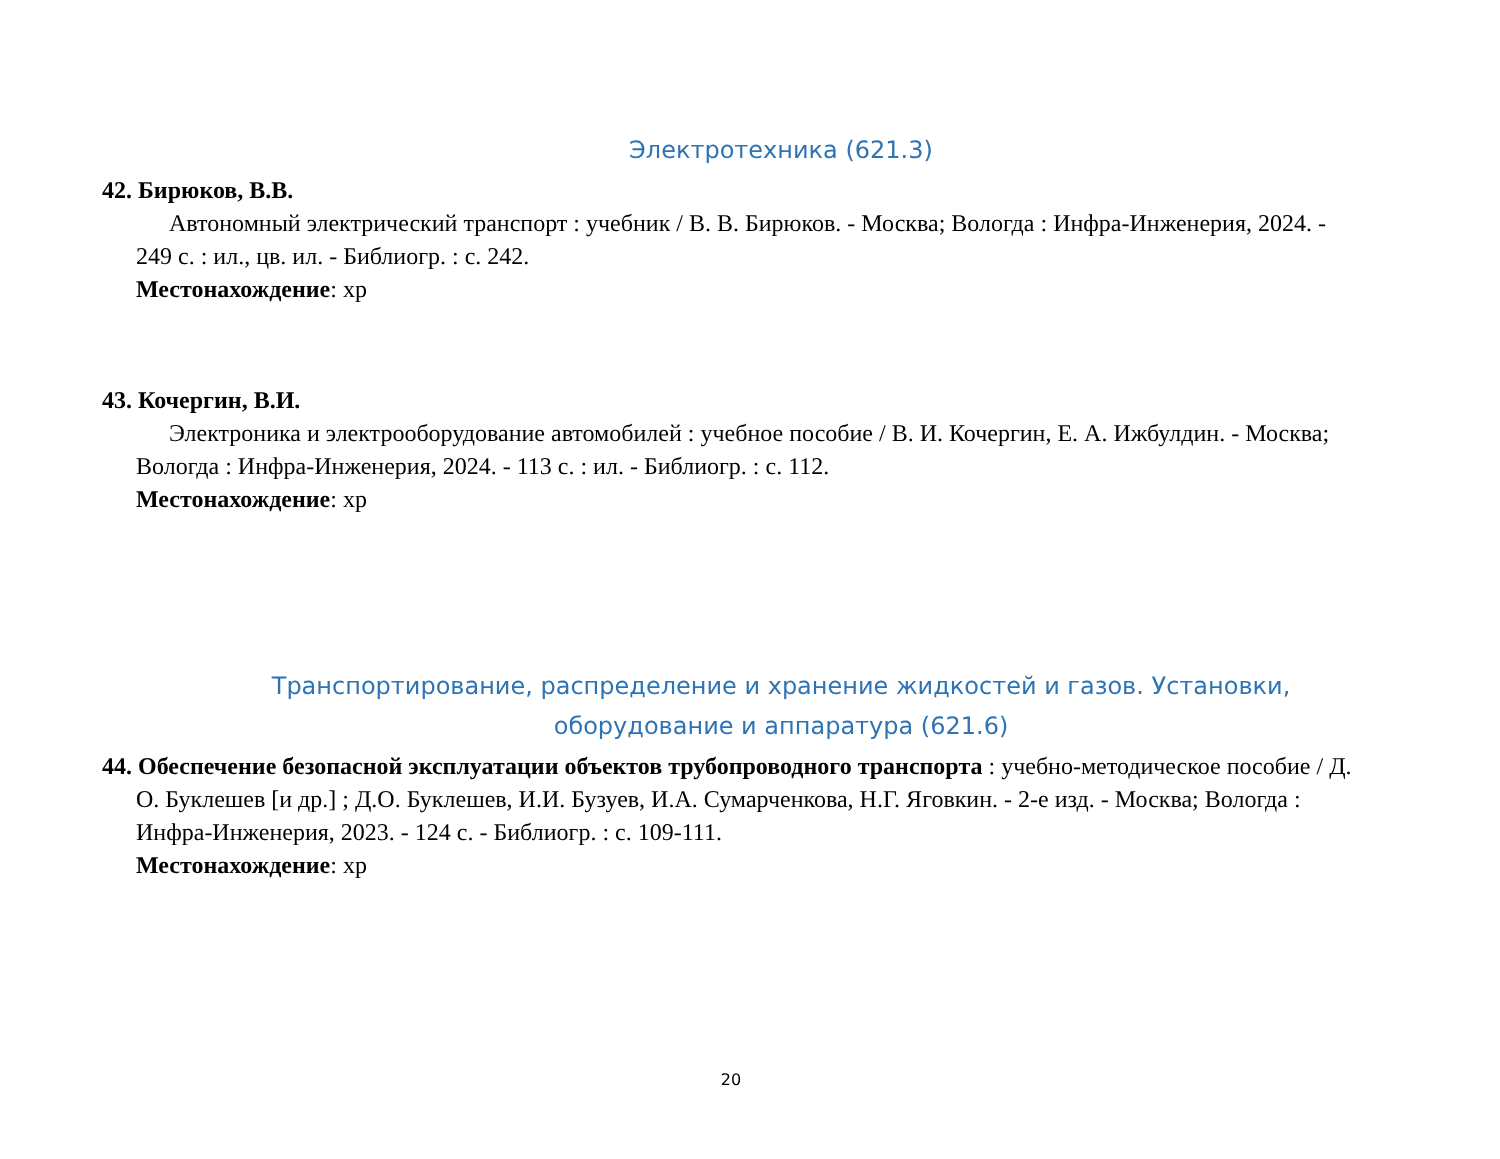Электротехника (621.3)
42. Бирюков, В.В.
Автономный электрический транспорт : учебник / В. В. Бирюков. - Москва; Вологда : Инфра-Инженерия, 2024. - 249 с. : ил., цв. ил. - Библиогр. : с. 242.
Местонахождение: хр
43. Кочергин, В.И.
Электроника и электрооборудование автомобилей : учебное пособие / В. И. Кочергин, Е. А. Ижбулдин. - Москва; Вологда : Инфра-Инженерия, 2024. - 113 с. : ил. - Библиогр. : с. 112.
Местонахождение: хр
Транспортирование, распределение и хранение жидкостей и газов. Установки,
оборудование и аппаратура (621.6)
44. Обеспечение безопасной эксплуатации объектов трубопроводного транспорта : учебно-методическое пособие / Д. О. Буклешев [и др.] ; Д.О. Буклешев, И.И. Бузуев, И.А. Сумарченкова, Н.Г. Яговкин. - 2-е изд. - Москва; Вологда : Инфра-Инженерия, 2023. - 124 с. - Библиогр. : с. 109-111.
Местонахождение: хр
20